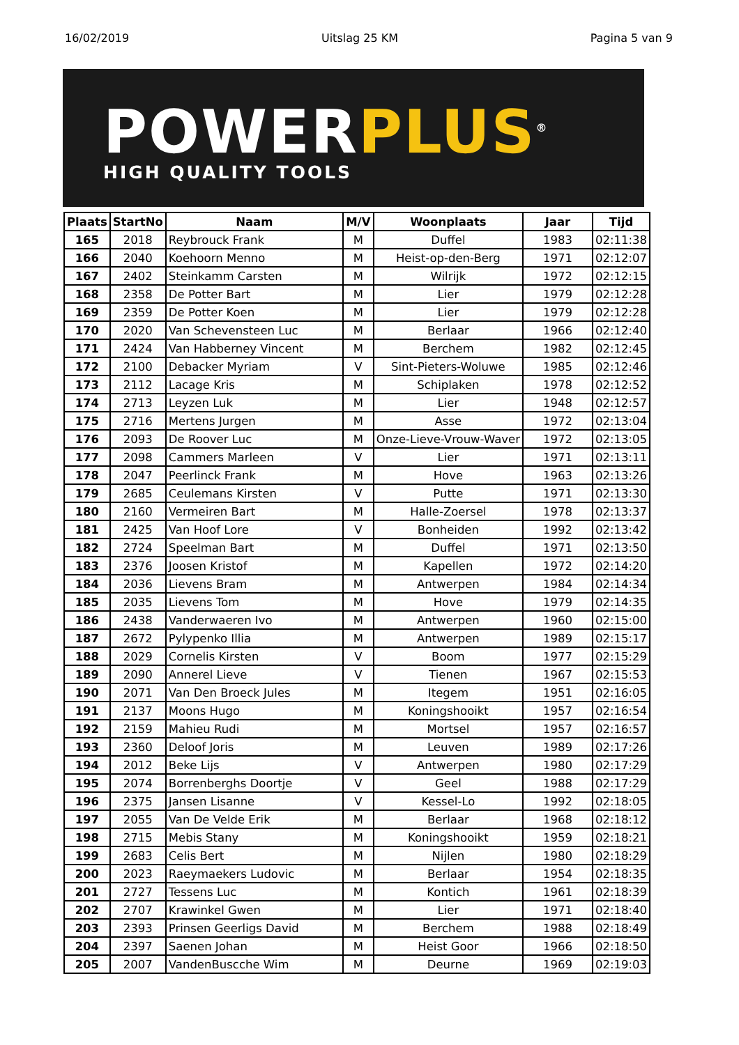16/02/2019 Uitslag 25 KM Pagina 5 van 9
POWERPLUS<sup>®</sup>
HIGH QUALITY TOOLS
| Plaats | StartNo | Naam | M/V | Woonplaats | Jaar | Tijd |
| --- | --- | --- | --- | --- | --- | --- |
| 165 | 2018 | Reybrouck Frank | M | Duffel | 1983 | 02:11:38 |
| 166 | 2040 | Koehoorn Menno | M | Heist-op-den-Berg | 1971 | 02:12:07 |
| 167 | 2402 | Steinkamm Carsten | M | Wilrijk | 1972 | 02:12:15 |
| 168 | 2358 | De Potter Bart | M | Lier | 1979 | 02:12:28 |
| 169 | 2359 | De Potter Koen | M | Lier | 1979 | 02:12:28 |
| 170 | 2020 | Van Schevensteen Luc | M | Berlaar | 1966 | 02:12:40 |
| 171 | 2424 | Van Habberney Vincent | M | Berchem | 1982 | 02:12:45 |
| 172 | 2100 | Debacker Myriam | V | Sint-Pieters-Woluwe | 1985 | 02:12:46 |
| 173 | 2112 | Lacage Kris | M | Schiplaken | 1978 | 02:12:52 |
| 174 | 2713 | Leyzen Luk | M | Lier | 1948 | 02:12:57 |
| 175 | 2716 | Mertens Jurgen | M | Asse | 1972 | 02:13:04 |
| 176 | 2093 | De Roover Luc | M | Onze-Lieve-Vrouw-Waver | 1972 | 02:13:05 |
| 177 | 2098 | Cammers Marleen | V | Lier | 1971 | 02:13:11 |
| 178 | 2047 | Peerlinck Frank | M | Hove | 1963 | 02:13:26 |
| 179 | 2685 | Ceulemans Kirsten | V | Putte | 1971 | 02:13:30 |
| 180 | 2160 | Vermeiren Bart | M | Halle-Zoersel | 1978 | 02:13:37 |
| 181 | 2425 | Van Hoof Lore | V | Bonheiden | 1992 | 02:13:42 |
| 182 | 2724 | Speelman Bart | M | Duffel | 1971 | 02:13:50 |
| 183 | 2376 | Joosen Kristof | M | Kapellen | 1972 | 02:14:20 |
| 184 | 2036 | Lievens Bram | M | Antwerpen | 1984 | 02:14:34 |
| 185 | 2035 | Lievens Tom | M | Hove | 1979 | 02:14:35 |
| 186 | 2438 | Vanderwaeren Ivo | M | Antwerpen | 1960 | 02:15:00 |
| 187 | 2672 | Pylypenko Illia | M | Antwerpen | 1989 | 02:15:17 |
| 188 | 2029 | Cornelis Kirsten | V | Boom | 1977 | 02:15:29 |
| 189 | 2090 | Annerel Lieve | V | Tienen | 1967 | 02:15:53 |
| 190 | 2071 | Van Den Broeck Jules | M | Itegem | 1951 | 02:16:05 |
| 191 | 2137 | Moons Hugo | M | Koningshooikt | 1957 | 02:16:54 |
| 192 | 2159 | Mahieu Rudi | M | Mortsel | 1957 | 02:16:57 |
| 193 | 2360 | Deloof Joris | M | Leuven | 1989 | 02:17:26 |
| 194 | 2012 | Beke Lijs | V | Antwerpen | 1980 | 02:17:29 |
| 195 | 2074 | Borrenberghs Doortje | V | Geel | 1988 | 02:17:29 |
| 196 | 2375 | Jansen Lisanne | V | Kessel-Lo | 1992 | 02:18:05 |
| 197 | 2055 | Van De Velde Erik | M | Berlaar | 1968 | 02:18:12 |
| 198 | 2715 | Mebis Stany | M | Koningshooikt | 1959 | 02:18:21 |
| 199 | 2683 | Celis Bert | M | Nijlen | 1980 | 02:18:29 |
| 200 | 2023 | Raeymaekers Ludovic | M | Berlaar | 1954 | 02:18:35 |
| 201 | 2727 | Tessens Luc | M | Kontich | 1961 | 02:18:39 |
| 202 | 2707 | Krawinkel Gwen | M | Lier | 1971 | 02:18:40 |
| 203 | 2393 | Prinsen Geerligs David | M | Berchem | 1988 | 02:18:49 |
| 204 | 2397 | Saenen Johan | M | Heist Goor | 1966 | 02:18:50 |
| 205 | 2007 | VandenBuscche Wim | M | Deurne | 1969 | 02:19:03 |